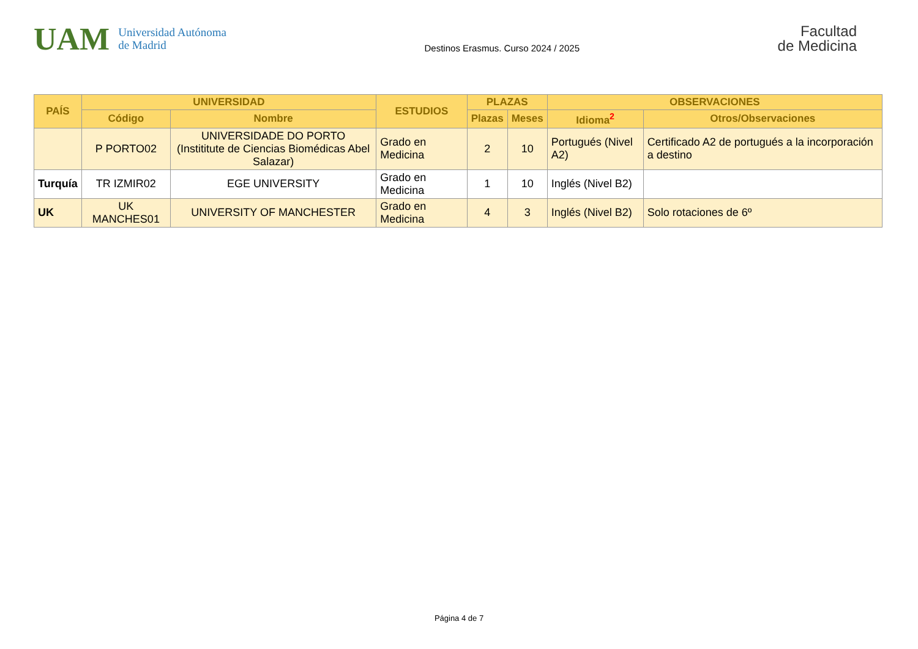UAM Universidad Autónoma
de Madrid
Destinos Erasmus. Curso 2024 / 2025
Facultad
de Medicina
| PAÍS | UNIVERSIDAD | | ESTUDIOS | PLAZAS | | OBSERVACIONES | |
| --- | --- | --- | --- | --- | --- | --- | --- |
| | Código | Nombre | | Plazas | Meses | Idioma<sup>2</sup> | Otros/Observaciones |
| | P PORTO02 | UNIVERSIDADE DO PORTO (Instititute de Ciencias Biomédicas Abel Salazar) | Grado en Medicina | 2 | 10 | Portugués (Nivel A2) | Certificado A2 de portugués a la incorporación a destino |
| Turquía | TR IZMIR02 | EGE UNIVERSITY | Grado en Medicina | 1 | 10 | Inglés (Nivel B2) | |
| UK | UK MANCHES01 | UNIVERSITY OF MANCHESTER | Grado en Medicina | 4 | 3 | Inglés (Nivel B2) | Solo rotaciones de 6º |
Página 4 de 7